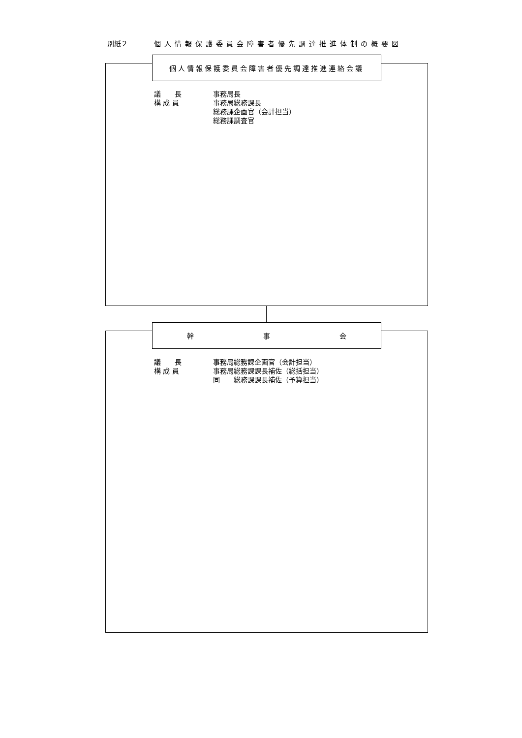別紙２ 個人情報保護委員会障害者優先調達推進体制の概要図
個人情報保護委員会障害者優先調達推進連絡会議
議　　長 事務局長
構 成 員 事務局総務課長
総務課企画官（会計担当）
総務課調査官
幹 事 会
議　　長 事務局総務課企画官（会計担当）
構 成 員 事務局総務課課長補佐（総括担当）
同　　総務課課長補佐（予算担当）